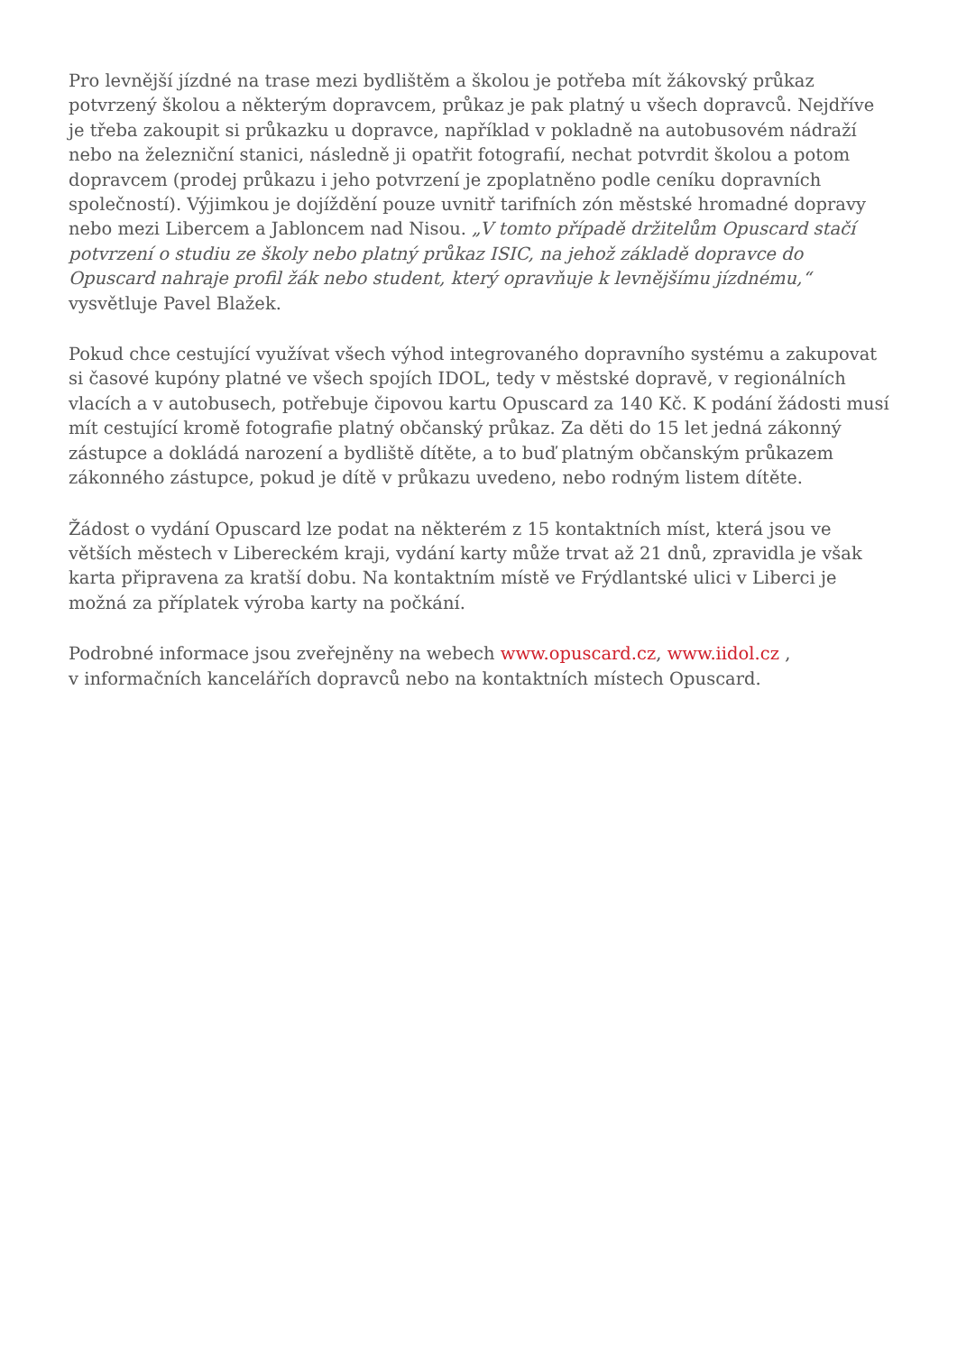Pro levnější jízdné na trase mezi bydlištěm a školou je potřeba mít žákovský průkaz potvrzený školou a některým dopravcem, průkaz je pak platný u všech dopravců. Nejdříve je třeba zakoupit si průkazku u dopravce, například v pokladně na autobusovém nádraží nebo na železniční stanici, následně ji opatřit fotografií, nechat potvrdit školou a potom dopravcem (prodej průkazu i jeho potvrzení je zpoplatněno podle ceníku dopravních společností). Výjimkou je dojíždění pouze uvnitř tarifních zón městské hromadné dopravy nebo mezi Libercem a Jabloncem nad Nisou. „V tomto případě držitelům Opuscard stačí potvrzení o studiu ze školy nebo platný průkaz ISIC, na jehož základě dopravce do Opuscard nahraje profil žák nebo student, který opravňuje k levnějšímu jízdnému,“ vysvětluje Pavel Blažek.
Pokud chce cestující využívat všech výhod integrovaného dopravního systému a zakupovat si časové kupóny platné ve všech spojích IDOL, tedy v městské dopravě, v regionálních vlacích a v autobusech, potřebuje čipovou kartu Opuscard za 140 Kč. K podání žádosti musí mít cestující kromě fotografie platný občanský průkaz. Za děti do 15 let jedná zákonný zástupce a dokládá narození a bydliště dítěte, a to buď platným občanským průkazem zákonného zástupce, pokud je dítě v průkazu uvedeno, nebo rodným listem dítěte.
Žádost o vydání Opuscard lze podat na některém z 15 kontaktních míst, která jsou ve větších městech v Libereckém kraji, vydání karty může trvat až 21 dnů, zpravidla je však karta připravena za kratší dobu. Na kontaktním místě ve Frýdlantské ulici v Liberci je možná za příplatek výroba karty na počkání.
Podrobné informace jsou zveřejněny na webech www.opuscard.cz, www.iidol.cz ,
v informačních kancelářích dopravců nebo na kontaktních místech Opuscard.